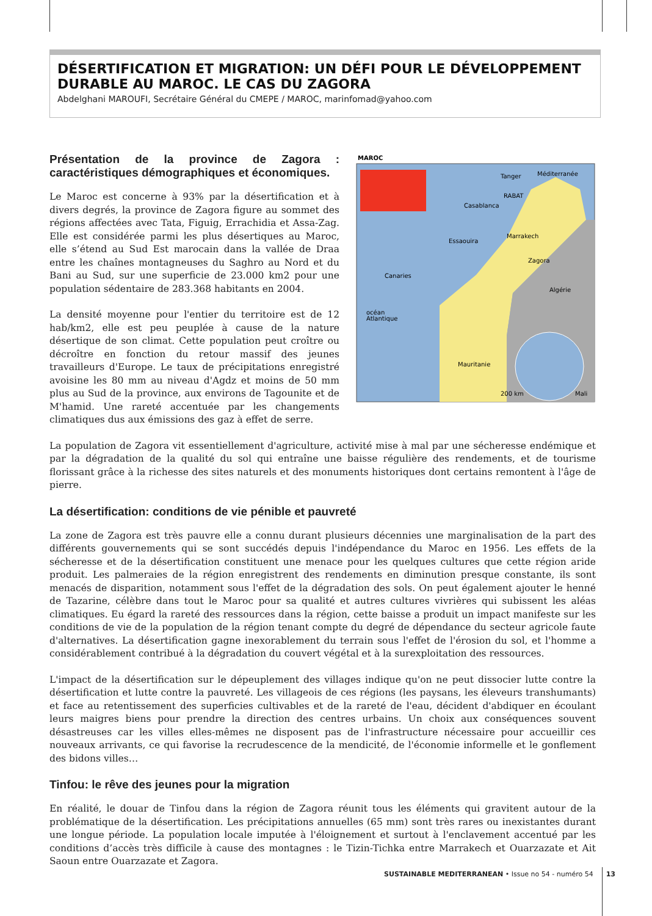DÉSERTIFICATION ET MIGRATION: UN DÉFI POUR LE DÉVELOPPEMENT DURABLE AU MAROC. LE CAS DU ZAGORA
Abdelghani MAROUFI, Secrétaire Général du CMEPE / MAROC, marinfomad@yahoo.com
MAROC
Algérie
Mauritanie
Mali
océan
Atlantique
Canaries
Tanger
Méditerranée
RABAT
Casablanca
Marrakech
Essaouira
Zagora
200 km
Présentation de la province de Zagora : caractéristiques démographiques et économiques.
Le Maroc est concerne à 93% par la désertification et à divers degrés, la province de Zagora figure au sommet des régions affectées avec Tata, Figuig, Errachidia et Assa-Zag. Elle est considérée parmi les plus désertiques au Maroc, elle s’étend au Sud Est marocain dans la vallée de Draa entre les chaînes montagneuses du Saghro au Nord et du Bani au Sud, sur une superficie de 23.000 km2 pour une population sédentaire de 283.368 habitants en 2004.
La densité moyenne pour l'entier du territoire est de 12 hab/km2, elle est peu peuplée à cause de la nature désertique de son climat. Cette population peut croître ou décroître en fonction du retour massif des jeunes travailleurs d'Europe. Le taux de précipitations enregistré avoisine les 80 mm au niveau d'Agdz et moins de 50 mm plus au Sud de la province, aux environs de Tagounite et de M'hamid. Une rareté accentuée par les changements climatiques dus aux émissions des gaz à effet de serre.
La population de Zagora vit essentiellement d'agriculture, activité mise à mal par une sécheresse endémique et par la dégradation de la qualité du sol qui entraîne une baisse régulière des rendements, et de tourisme florissant grâce à la richesse des sites naturels et des monuments historiques dont certains remontent à l'âge de pierre.
La désertification: conditions de vie pénible et pauvreté
La zone de Zagora est très pauvre elle a connu durant plusieurs décennies une marginalisation de la part des différents gouvernements qui se sont succédés depuis l'indépendance du Maroc en 1956. Les effets de la sécheresse et de la désertification constituent une menace pour les quelques cultures que cette région aride produit. Les palmeraies de la région enregistrent des rendements en diminution presque constante, ils sont menacés de disparition, notamment sous l'effet de la dégradation des sols. On peut également ajouter le henné de Tazarine, célèbre dans tout le Maroc pour sa qualité et autres cultures vivrières qui subissent les aléas climatiques. Eu égard la rareté des ressources dans la région, cette baisse a produit un impact manifeste sur les conditions de vie de la population de la région tenant compte du degré de dépendance du secteur agricole faute d'alternatives. La désertification gagne inexorablement du terrain sous l'effet de l'érosion du sol, et l'homme a considérablement contribué à la dégradation du couvert végétal et à la surexploitation des ressources.
L'impact de la désertification sur le dépeuplement des villages indique qu'on ne peut dissocier lutte contre la désertification et lutte contre la pauvreté. Les villageois de ces régions (les paysans, les éleveurs transhumants) et face au retentissement des superficies cultivables et de la rareté de l'eau, décident d'abdiquer en écoulant leurs maigres biens pour prendre la direction des centres urbains. Un choix aux conséquences souvent désastreuses car les villes elles-mêmes ne disposent pas de l'infrastructure nécessaire pour accueillir ces nouveaux arrivants, ce qui favorise la recrudescence de la mendicité, de l'économie informelle et le gonflement des bidons villes…
Tinfou: le rêve des jeunes pour la migration
En réalité, le douar de Tinfou dans la région de Zagora réunit tous les éléments qui gravitent autour de la problématique de la désertification. Les précipitations annuelles (65 mm) sont très rares ou inexistantes durant une longue période. La population locale imputée à l'éloignement et surtout à l'enclavement accentué par les conditions d’accès très difficile à cause des montagnes : le Tizin-Tichka entre Marrakech et Ouarzazate et Ait Saoun entre Ouarzazate et Zagora.
SUSTAINABLE MEDITERRANEAN • Issue no 54 - numéro 54 13